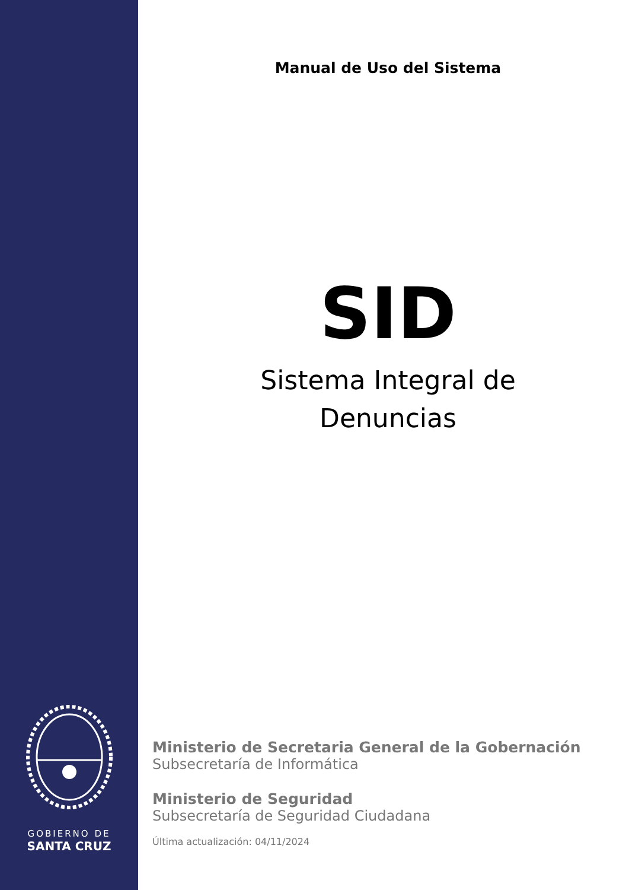GOBIERNO DE
SANTA CRUZ
Manual de Uso del Sistema
SID
Sistema Integral de
Denuncias
Ministerio de Secretaria General de la Gobernación
Subsecretaría de Informática
Ministerio de Seguridad
Subsecretaría de Seguridad Ciudadana
Última actualización: 04/11/2024